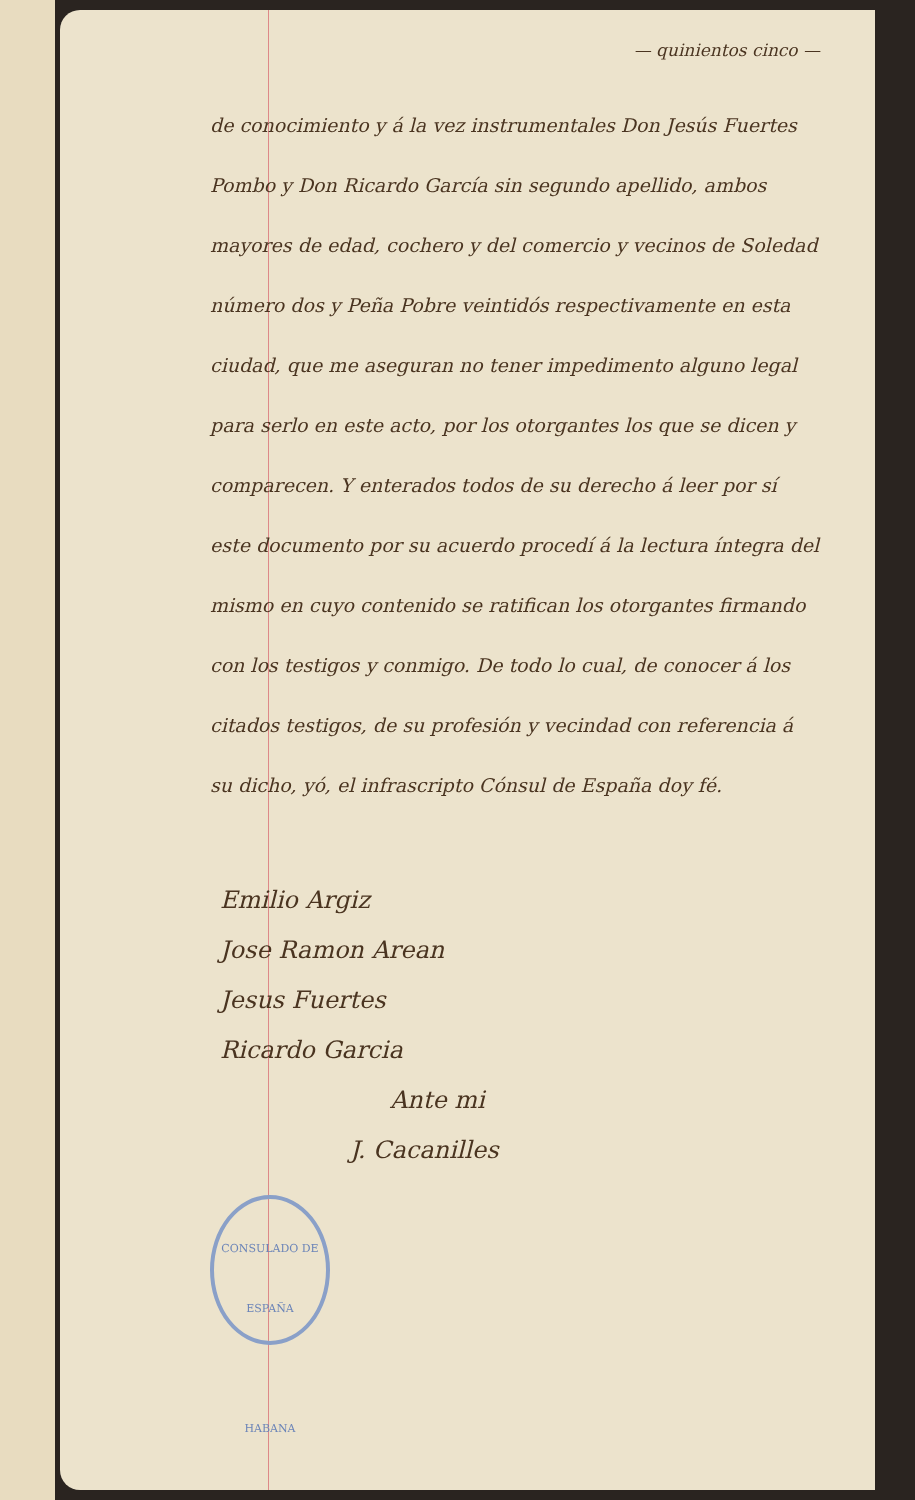— quinientos cinco —
de conocimiento y á la vez instrumentales Don Jesús Fuertes Pombo y Don Ricardo García sin segundo apellido, ambos mayores de edad, cochero y del comercio y vecinos de Soledad número dos y Peña Pobre veintidós respectivamente en esta ciudad, que me aseguran no tener impedimento alguno legal para serlo en este acto, por los otorgantes los que se dicen y comparecen. Y enterados todos de su derecho á leer por sí este documento por su acuerdo procedí á la lectura íntegra del mismo en cuyo contenido se ratifican los otorgantes firmando con los testigos y conmigo. De todo lo cual, de conocer á los citados testigos, de su profesión y vecindad con referencia á su dicho, yó, el infrascripto Cónsul de España doy fé.
Emilio Argiz
Jose Ramon Arean
Jesus Fuertes
Ricardo Garcia
Ante mi
J. Cacanilles
CONSULADO DE ESPAÑA
HABANA